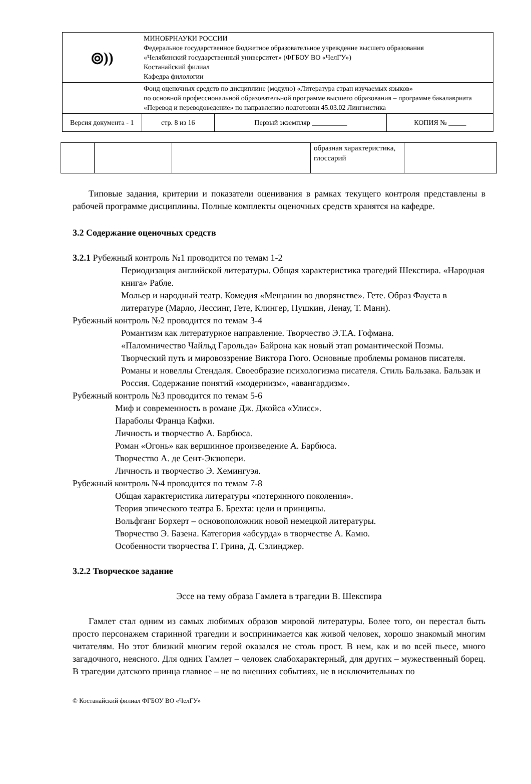| ⦾)) | МИНОБРНАУКИ РОССИИ Федеральное государственное бюджетное образовательное учреждение высшего образования «Челябинский государственный университет» (ФГБОУ ВО «ЧелГУ») Костанайский филиал Кафедра филологии | | |
| | Фонд оценочных средств по дисциплине (модулю) «Литература стран изучаемых языков» по основной профессиональной образовательной программе высшего образования – программе бакалавриата «Перевод и переводоведение» по направлению подготовки 45.03.02 Лингвистика | | |
| Версия документа - 1 | стр. 8 из 16 | Первый экземпляр __________ | КОПИЯ № _____ |
| | | | образная характеристика, глоссарий | |
Типовые задания, критерии и показатели оценивания в рамках текущего контроля представлены в рабочей программе дисциплины. Полные комплекты оценочных средств хранятся на кафедре.
3.2 Содержание оценочных средств
3.2.1 Рубежный контроль №1 проводится по темам 1-2
Периодизация английской литературы. Общая характеристика трагедий Шекспира. «Народная книга» Рабле.
Мольер и народный театр. Комедия «Мещанин во дворянстве». Гете. Образ Фауста в литературе (Марло, Лессинг, Гете, Клингер, Пушкин, Ленау, Т. Манн).
Рубежный контроль №2 проводится по темам 3-4
Романтизм как литературное направление. Творчество Э.Т.А. Гофмана.
«Паломничество Чайльд Гарольда» Байрона как новый этап романтической Поэмы. Творческий путь и мировоззрение Виктора Гюго. Основные проблемы романов писателя.
Романы и новеллы Стендаля. Своеобразие психологизма писателя. Стиль Бальзака. Бальзак и Россия. Содержание понятий «модернизм», «авангардизм».
Рубежный контроль №3 проводится по темам 5-6
Миф и современность в романе Дж. Джойса «Улисс».
Параболы Франца Кафки.
Личность и творчество А. Барбюса.
Роман «Огонь» как вершинное произведение А. Барбюса.
Творчество А. де Сент-Экзюпери.
Личность и творчество Э. Хемингуэя.
Рубежный контроль №4 проводится по темам 7-8
Общая характеристика литературы «потерянного поколения».
Теория эпического театра Б. Брехта: цели и принципы.
Вольфганг Борхерт – основоположник новой немецкой литературы.
Творчество Э. Базена. Категория «абсурда» в творчестве А. Камю.
Особенности творчества Г. Грина, Д. Сэлинджер.
3.2.2 Творческое задание
Эссе на тему образа Гамлета в трагедии В. Шекспира
Гамлет стал одним из самых любимых образов мировой литературы. Более того, он перестал быть просто персонажем старинной трагедии и воспринимается как живой человек, хорошо знакомый многим читателям. Но этот близкий многим герой оказался не столь прост. В нем, как и во всей пьесе, много загадочного, неясного. Для одних Гамлет – человек слабохарактерный, для других – мужественный борец. В трагедии датского принца главное – не во внешних событиях, не в исключительных по
© Костанайский филиал ФГБОУ ВО «ЧелГУ»